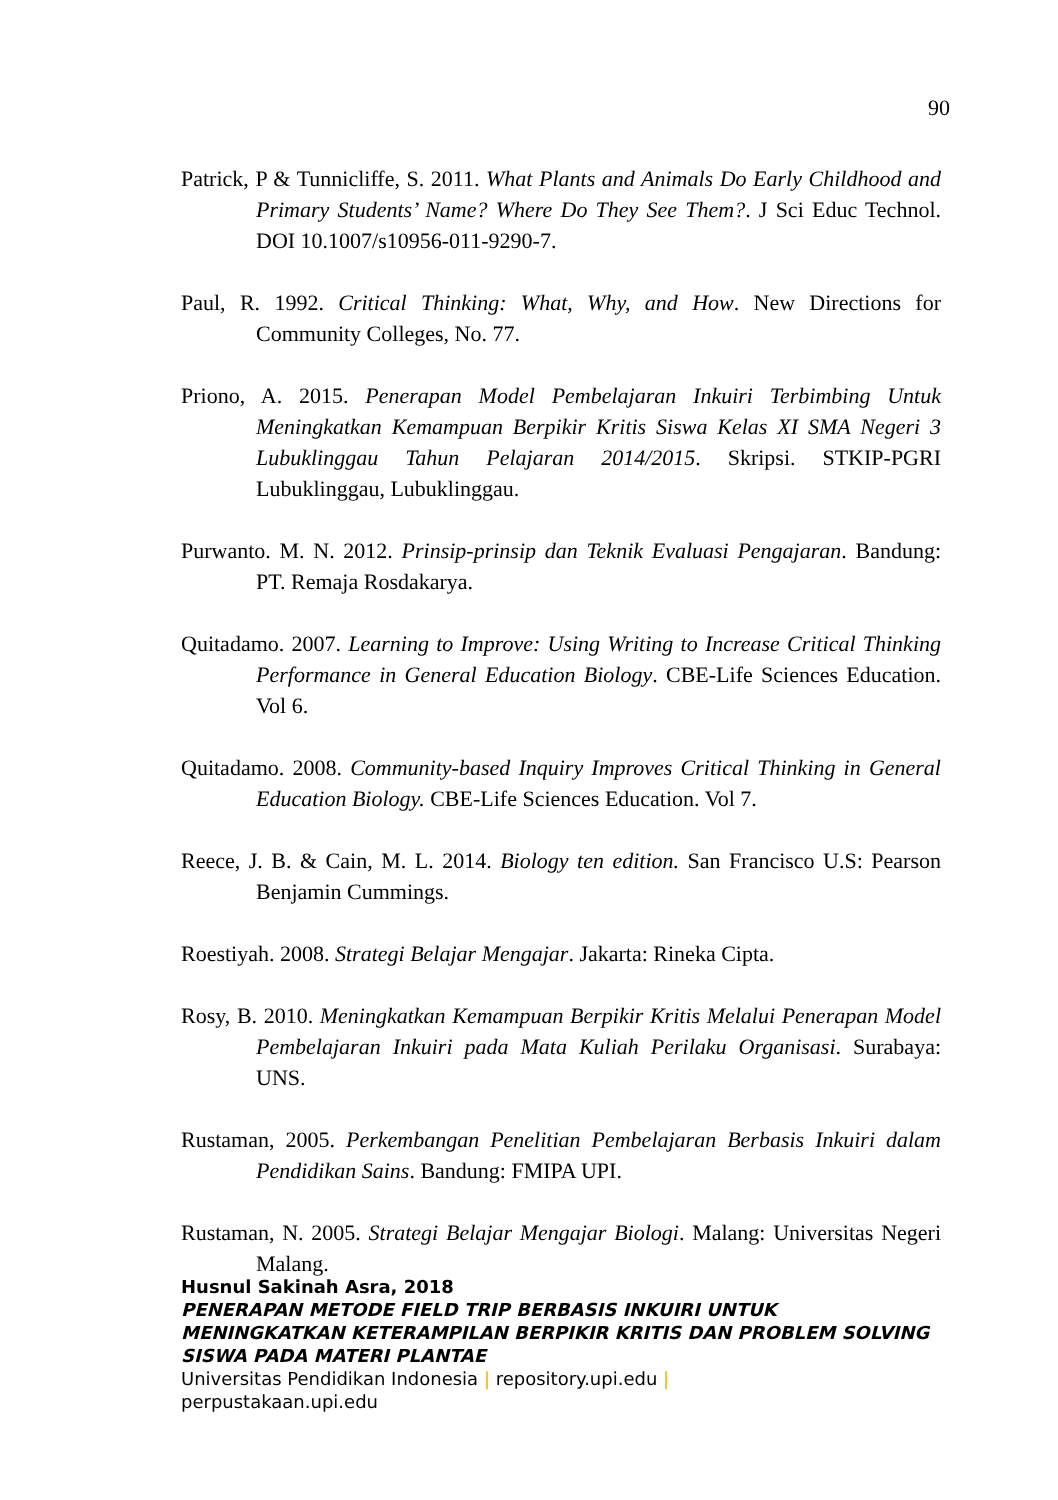90
Patrick, P & Tunnicliffe, S. 2011. What Plants and Animals Do Early Childhood and Primary Students’ Name? Where Do They See Them?. J Sci Educ Technol. DOI 10.1007/s10956-011-9290-7.
Paul, R. 1992. Critical Thinking: What, Why, and How. New Directions for Community Colleges, No. 77.
Priono, A. 2015. Penerapan Model Pembelajaran Inkuiri Terbimbing Untuk Meningkatkan Kemampuan Berpikir Kritis Siswa Kelas XI SMA Negeri 3 Lubuklinggau Tahun Pelajaran 2014/2015. Skripsi. STKIP-PGRI Lubuklinggau, Lubuklinggau.
Purwanto. M. N. 2012. Prinsip-prinsip dan Teknik Evaluasi Pengajaran. Bandung: PT. Remaja Rosdakarya.
Quitadamo. 2007. Learning to Improve: Using Writing to Increase Critical Thinking Performance in General Education Biology. CBE-Life Sciences Education. Vol 6.
Quitadamo. 2008. Community-based Inquiry Improves Critical Thinking in General Education Biology. CBE-Life Sciences Education. Vol 7.
Reece, J. B. & Cain, M. L. 2014. Biology ten edition. San Francisco U.S: Pearson Benjamin Cummings.
Roestiyah. 2008. Strategi Belajar Mengajar. Jakarta: Rineka Cipta.
Rosy, B. 2010. Meningkatkan Kemampuan Berpikir Kritis Melalui Penerapan Model Pembelajaran Inkuiri pada Mata Kuliah Perilaku Organisasi. Surabaya: UNS.
Rustaman, 2005. Perkembangan Penelitian Pembelajaran Berbasis Inkuiri dalam Pendidikan Sains. Bandung: FMIPA UPI.
Rustaman, N. 2005. Strategi Belajar Mengajar Biologi. Malang: Universitas Negeri Malang.
Husnul Sakinah Asra, 2018
PENERAPAN METODE FIELD TRIP BERBASIS INKUIRI UNTUK MENINGKATKAN KETERAMPILAN BERPIKIR KRITIS DAN PROBLEM SOLVING SISWA PADA MATERI PLANTAE
Universitas Pendidikan Indonesia | repository.upi.edu |
perpustakaan.upi.edu